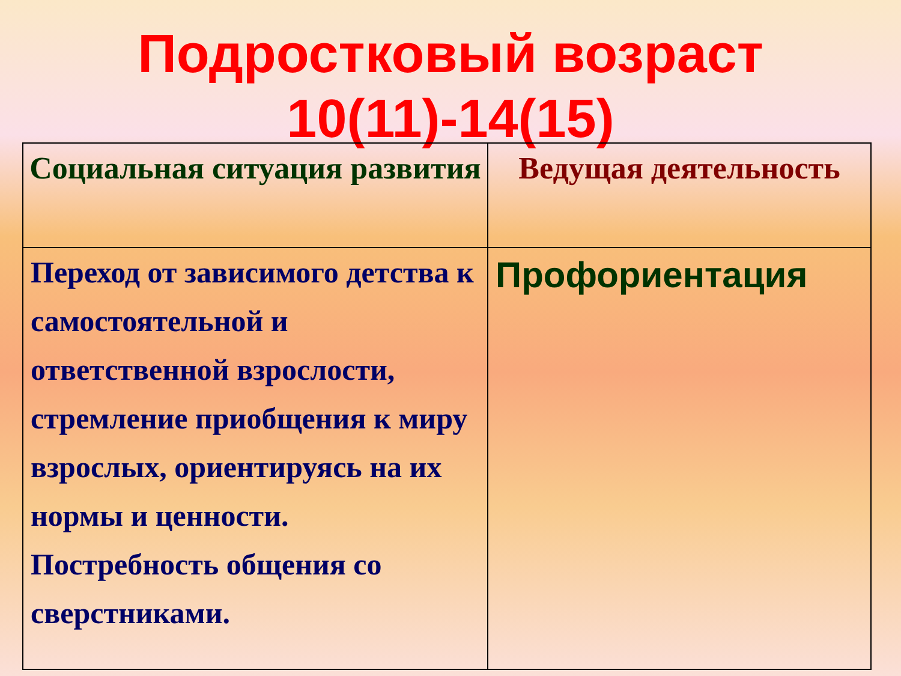Подростковый возраст
10(11)-14(15)
| Социальная ситуация развития | Ведущая деятельность |
| --- | --- |
| Переход от зависимого детства к самостоятельной и ответственной взрослости, стремление приобщения к миру взрослых, ориентируясь на их нормы и ценности. Постребность общения со сверстниками. | Профориентация |